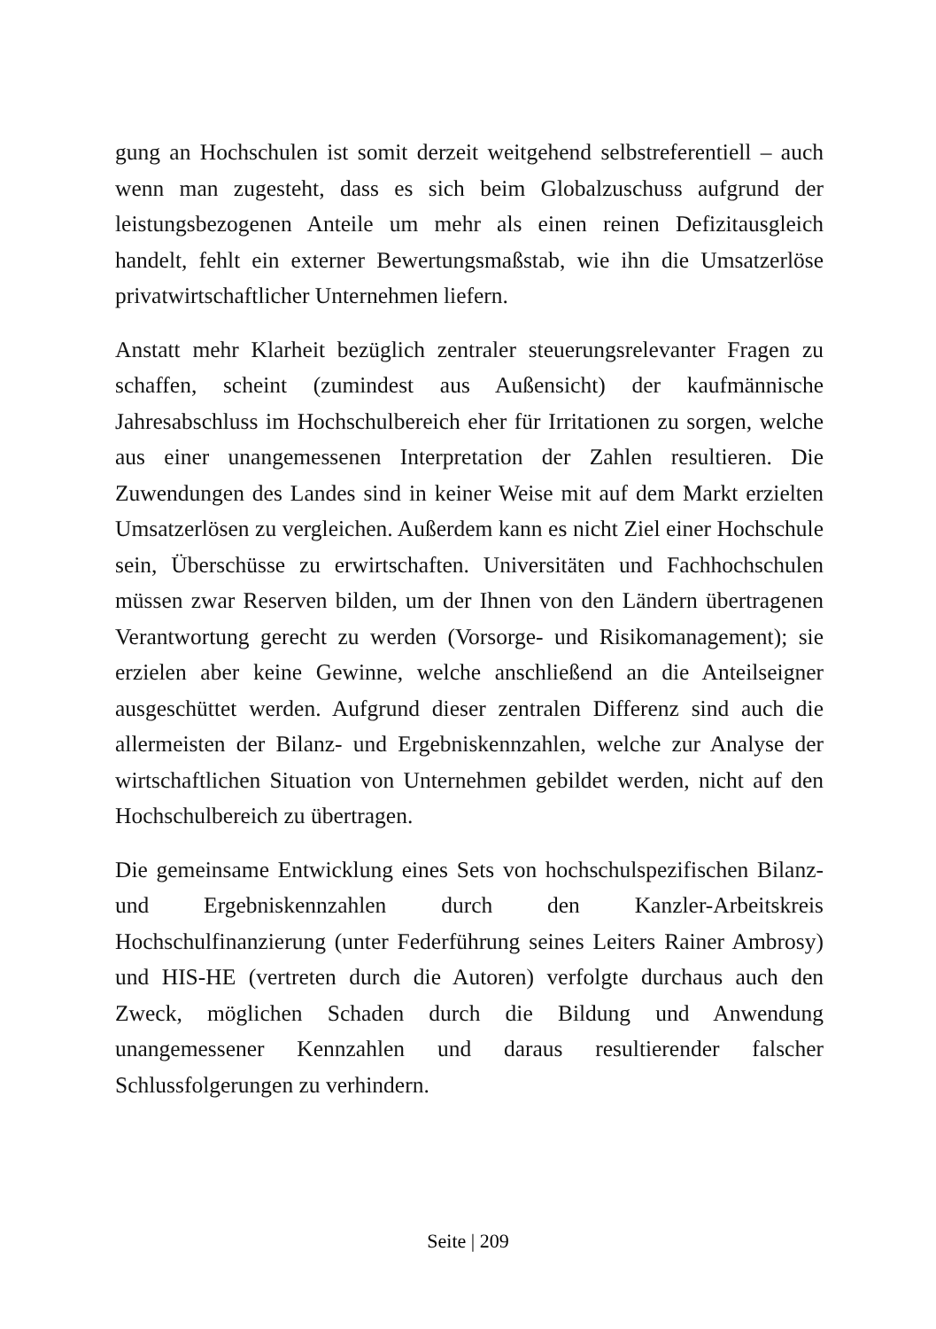gung an Hochschulen ist somit derzeit weitgehend selbstreferentiell – auch wenn man zugesteht, dass es sich beim Globalzuschuss aufgrund der leistungsbezogenen Anteile um mehr als einen reinen Defizitausgleich handelt, fehlt ein externer Bewertungsmaßstab, wie ihn die Umsatzerlöse privatwirtschaftlicher Unternehmen liefern.
Anstatt mehr Klarheit bezüglich zentraler steuerungsrelevanter Fragen zu schaffen, scheint (zumindest aus Außensicht) der kaufmännische Jahresabschluss im Hochschulbereich eher für Irritationen zu sorgen, welche aus einer unangemessenen Interpretation der Zahlen resultieren. Die Zuwendungen des Landes sind in keiner Weise mit auf dem Markt erzielten Umsatzerlösen zu vergleichen. Außerdem kann es nicht Ziel einer Hochschule sein, Überschüsse zu erwirtschaften. Universitäten und Fachhochschulen müssen zwar Reserven bilden, um der Ihnen von den Ländern übertragenen Verantwortung gerecht zu werden (Vorsorge- und Risikomanagement); sie erzielen aber keine Gewinne, welche anschließend an die Anteilseigner ausgeschüttet werden. Aufgrund dieser zentralen Differenz sind auch die allermeisten der Bilanz- und Ergebniskennzahlen, welche zur Analyse der wirtschaftlichen Situation von Unternehmen gebildet werden, nicht auf den Hochschulbereich zu übertragen.
Die gemeinsame Entwicklung eines Sets von hochschulspezifischen Bilanz- und Ergebniskennzahlen durch den Kanzler-Arbeitskreis Hochschulfinanzierung (unter Federführung seines Leiters Rainer Ambrosy) und HIS-HE (vertreten durch die Autoren) verfolgte durchaus auch den Zweck, möglichen Schaden durch die Bildung und Anwendung unangemessener Kennzahlen und daraus resultierender falscher Schlussfolgerungen zu verhindern.
Seite | 209